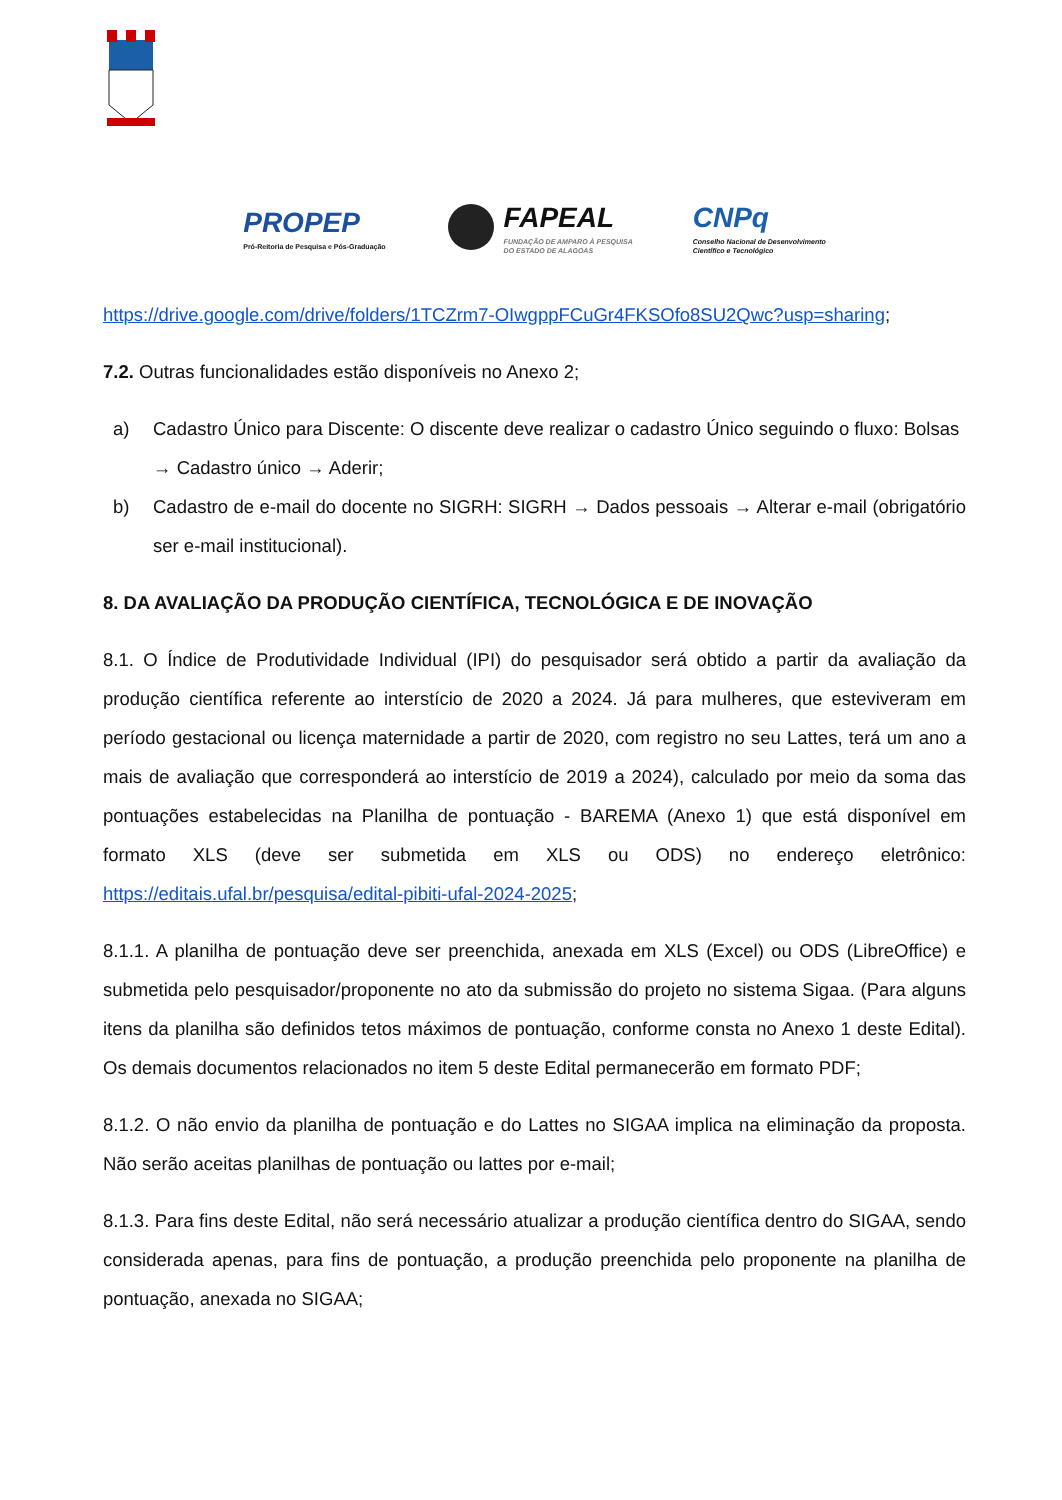PROPEP
Pró-Reitoria de Pesquisa e Pós-Graduação
FAPEAL
FUNDAÇÃO DE AMPARO À PESQUISA
DO ESTADO DE ALAGOAS
CNPq
Conselho Nacional de Desenvolvimento
Científico e Tecnológico
https://drive.google.com/drive/folders/1TCZrm7-OIwgppFCuGr4FKSOfo8SU2Qwc?usp=sharing;
7.2. Outras funcionalidades estão disponíveis no Anexo 2;
a) Cadastro Único para Discente: O discente deve realizar o cadastro Único seguindo o fluxo: Bolsas → Cadastro único → Aderir;
b) Cadastro de e-mail do docente no SIGRH: SIGRH → Dados pessoais → Alterar e-mail (obrigatório ser e-mail institucional).
8. DA AVALIAÇÃO DA PRODUÇÃO CIENTÍFICA, TECNOLÓGICA E DE INOVAÇÃO
8.1. O Índice de Produtividade Individual (IPI) do pesquisador será obtido a partir da avaliação da produção científica referente ao interstício de 2020 a 2024. Já para mulheres, que esteviveram em período gestacional ou licença maternidade a partir de 2020, com registro no seu Lattes, terá um ano a mais de avaliação que corresponderá ao interstício de 2019 a 2024), calculado por meio da soma das pontuações estabelecidas na Planilha de pontuação - BAREMA (Anexo 1) que está disponível em formato XLS (deve ser submetida em XLS ou ODS) no endereço eletrônico: https://editais.ufal.br/pesquisa/edital-pibiti-ufal-2024-2025;
8.1.1. A planilha de pontuação deve ser preenchida, anexada em XLS (Excel) ou ODS (LibreOffice) e submetida pelo pesquisador/proponente no ato da submissão do projeto no sistema Sigaa. (Para alguns itens da planilha são definidos tetos máximos de pontuação, conforme consta no Anexo 1 deste Edital). Os demais documentos relacionados no item 5 deste Edital permanecerão em formato PDF;
8.1.2. O não envio da planilha de pontuação e do Lattes no SIGAA implica na eliminação da proposta. Não serão aceitas planilhas de pontuação ou lattes por e-mail;
8.1.3. Para fins deste Edital, não será necessário atualizar a produção científica dentro do SIGAA, sendo considerada apenas, para fins de pontuação, a produção preenchida pelo proponente na planilha de pontuação, anexada no SIGAA;